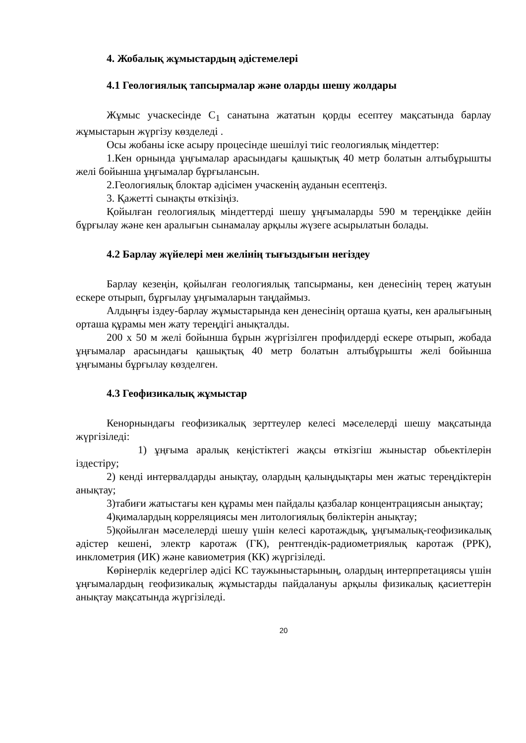4. Жобалық жұмыстардың әдістемелері
4.1 Геологиялық тапсырмалар және оларды шешу жолдары
Жұмыс учаскесінде C<sub>1</sub> санатына жататын қорды есептеу мақсатында барлау жұмыстарын жүргізу көзделеді .
Осы жобаны іске асыру процесінде шешілуі тиіс геологиялық міндеттер:
1.Кен орнында ұңғымалар арасындағы қашықтық 40 метр болатын алтыбұрышты желі бойынша ұңғымалар бұрғылансын.
2.Геологиялық блоктар әдісімен учаскенің ауданын есептеңіз.
3. Қажетті сынақты өткізіңіз.
Қойылған геологиялық міндеттерді шешу ұңғымаларды 590 м тереңдікке дейін бұрғылау және кен аралығын сынамалау арқылы жүзеге асырылатын болады.
4.2 Барлау жүйелері мен желінің тығыздығын негіздеу
Барлау кезеңін, қойылған геологиялық тапсырманы, кен денесінің терең жатуын ескере отырып, бұрғылау ұңғымаларын таңдаймыз.
Алдыңғы іздеу-барлау жұмыстарында кен денесінің орташа қуаты, кен аралығының орташа құрамы мен жату тереңдігі анықталды.
200 х 50 м желі бойынша бұрын жүргізілген профилдерді ескере отырып, жобада ұңғымалар арасындағы қашықтық 40 метр болатын алтыбұрышты желі бойынша ұңғыманы бұрғылау көзделген.
4.3 Геофизикалық жұмыстар
Кенорнындағы геофизикалық зерттеулер келесі мәселелерді шешу мақсатында жүргізіледі:
1) ұңғыма аралық кеңістіктегі жақсы өткізгіш жыныстар обьектілерін іздестіру;
2) кенді интервалдарды анықтау, олардың қалыңдықтары мен жатыс тереңдіктерін анықтау;
3)табиғи жатыстағы кен құрамы мен пайдалы қазбалар концентрациясын анықтау;
4)қималардың корреляциясы мен литологиялық бөліктерін анықтау;
5)қойылған мәселелерді шешу үшін келесі каротаждық, ұңғымалық-геофизикалық әдістер кешені, электр каротаж (ГК), рентгендік-радиометриялық каротаж (РРК), инклометрия (ИК) және кавиометрия (КК) жүргізіледі.
Көрінерлік кедергілер әдісі КС таужыныстарының, олардың интерпретациясы үшін ұңғымалардың геофизикалық жұмыстарды пайдалануы арқылы физикалық қасиеттерін анықтау мақсатында жүргізіледі.
20